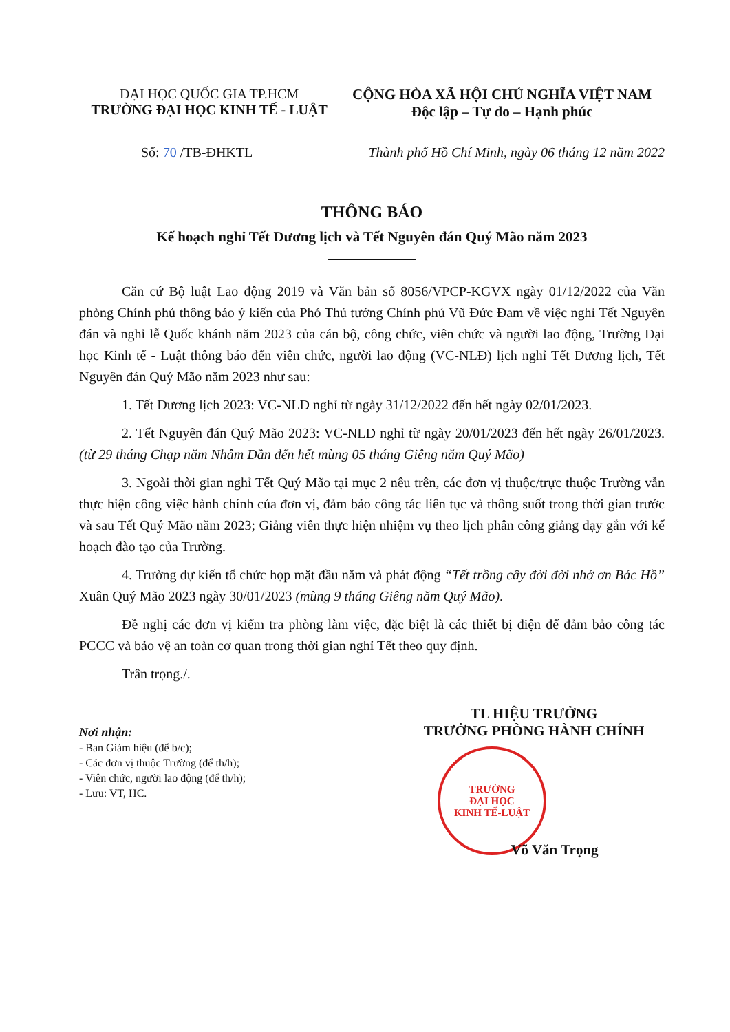ĐẠI HỌC QUỐC GIA TP.HCM
TRƯỜNG ĐẠI HỌC KINH TẾ - LUẬT
CỘNG HÒA XÃ HỘI CHỦ NGHĨA VIỆT NAM
Độc lập – Tự do – Hạnh phúc
Số: 70 /TB-ĐHKTL Thành phố Hồ Chí Minh, ngày 06 tháng 12 năm 2022
THÔNG BÁO
Kế hoạch nghỉ Tết Dương lịch và Tết Nguyên đán Quý Mão năm 2023
Căn cứ Bộ luật Lao động 2019 và Văn bản số 8056/VPCP-KGVX ngày 01/12/2022 của Văn phòng Chính phủ thông báo ý kiến của Phó Thủ tướng Chính phủ Vũ Đức Đam về việc nghỉ Tết Nguyên đán và nghỉ lễ Quốc khánh năm 2023 của cán bộ, công chức, viên chức và người lao động, Trường Đại học Kinh tế - Luật thông báo đến viên chức, người lao động (VC-NLĐ) lịch nghỉ Tết Dương lịch, Tết Nguyên đán Quý Mão năm 2023 như sau:
1. Tết Dương lịch 2023: VC-NLĐ nghỉ từ ngày 31/12/2022 đến hết ngày 02/01/2023.
2. Tết Nguyên đán Quý Mão 2023: VC-NLĐ nghỉ từ ngày 20/01/2023 đến hết ngày 26/01/2023. (từ 29 tháng Chạp năm Nhâm Dần đến hết mùng 05 tháng Giêng năm Quý Mão)
3. Ngoài thời gian nghỉ Tết Quý Mão tại mục 2 nêu trên, các đơn vị thuộc/trực thuộc Trường vẫn thực hiện công việc hành chính của đơn vị, đảm bảo công tác liên tục và thông suốt trong thời gian trước và sau Tết Quý Mão năm 2023; Giảng viên thực hiện nhiệm vụ theo lịch phân công giảng dạy gắn với kế hoạch đào tạo của Trường.
4. Trường dự kiến tổ chức họp mặt đầu năm và phát động “Tết trồng cây đời đời nhớ ơn Bác Hồ” Xuân Quý Mão 2023 ngày 30/01/2023 (mùng 9 tháng Giêng năm Quý Mão).
Đề nghị các đơn vị kiểm tra phòng làm việc, đặc biệt là các thiết bị điện để đảm bảo công tác PCCC và bảo vệ an toàn cơ quan trong thời gian nghỉ Tết theo quy định.
Trân trọng./.
Nơi nhận:
- Ban Giám hiệu (để b/c);
- Các đơn vị thuộc Trường (để th/h);
- Viên chức, người lao động (để th/h);
- Lưu: VT, HC.
TL HIỆU TRƯỞNG
TRƯỞNG PHÒNG HÀNH CHÍNH
TRƯỜNG
ĐẠI HỌC
KINH TẾ-LUẬT
Võ Văn Trọng